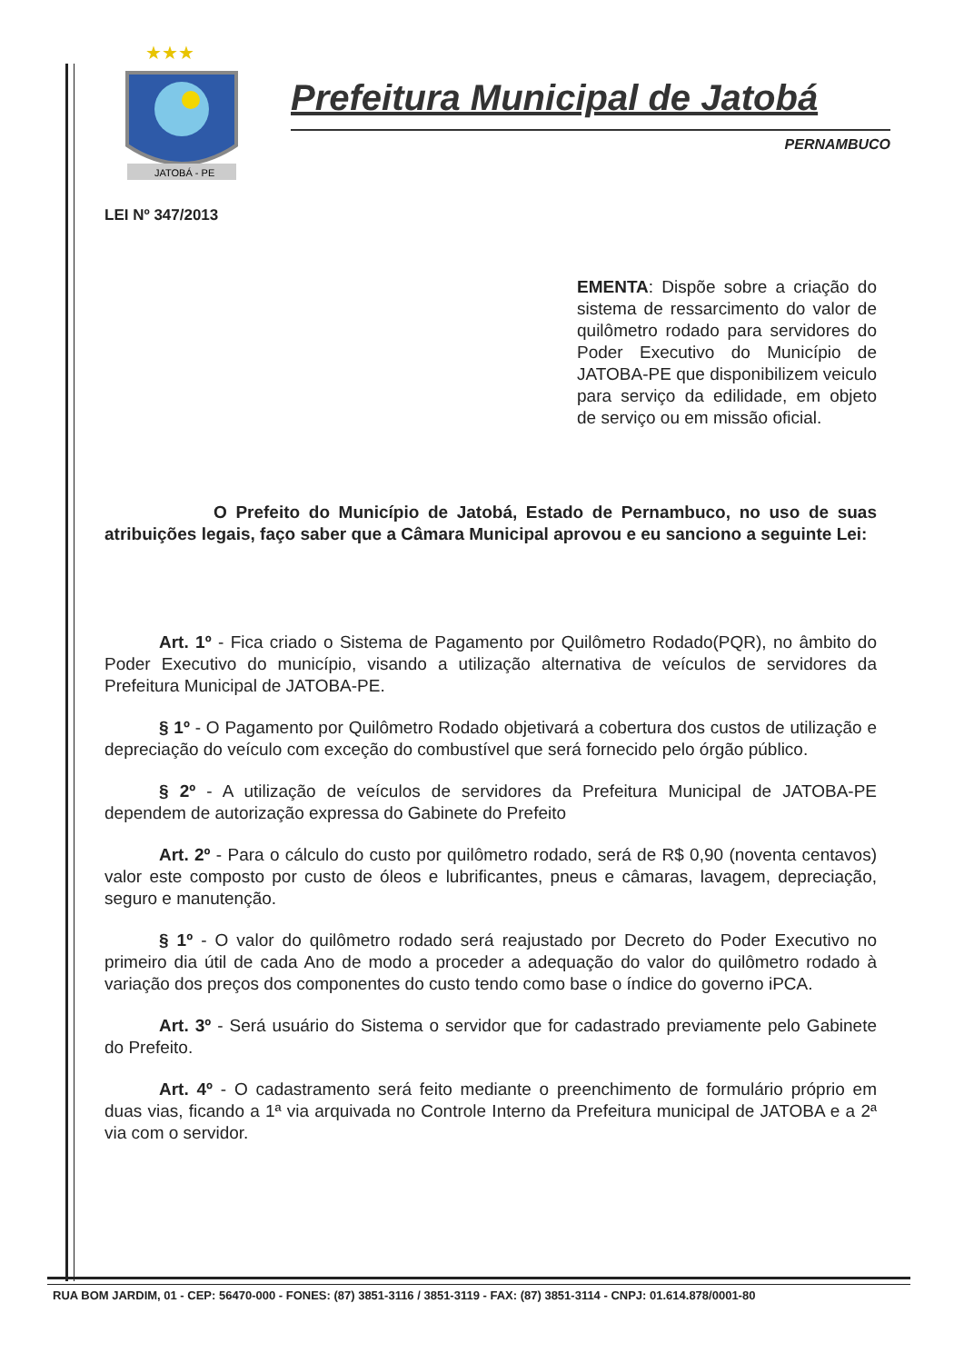★★★
JATOBÁ - PE
Prefeitura Municipal de Jatobá
PERNAMBUCO
LEI Nº 347/2013
EMENTA: Dispõe sobre a criação do sistema de ressarcimento do valor de quilômetro rodado para servidores do Poder Executivo do Município de JATOBA-PE que disponibilizem veiculo para serviço da edilidade, em objeto de serviço ou em missão oficial.
O Prefeito do Município de Jatobá, Estado de Pernambuco, no uso de suas atribuições legais, faço saber que a Câmara Municipal aprovou e eu sanciono a seguinte Lei:
Art. 1º - Fica criado o Sistema de Pagamento por Quilômetro Rodado(PQR), no âmbito do Poder Executivo do município, visando a utilização alternativa de veículos de servidores da Prefeitura Municipal de JATOBA-PE.
§ 1º - O Pagamento por Quilômetro Rodado objetivará a cobertura dos custos de utilização e depreciação do veículo com exceção do combustível que será fornecido pelo órgão público.
§ 2º - A utilização de veículos de servidores da Prefeitura Municipal de JATOBA-PE dependem de autorização expressa do Gabinete do Prefeito
Art. 2º - Para o cálculo do custo por quilômetro rodado, será de R$ 0,90 (noventa centavos) valor este composto por custo de óleos e lubrificantes, pneus e câmaras, lavagem, depreciação, seguro e manutenção.
§ 1º - O valor do quilômetro rodado será reajustado por Decreto do Poder Executivo no primeiro dia útil de cada Ano de modo a proceder a adequação do valor do quilômetro rodado à variação dos preços dos componentes do custo tendo como base o índice do governo iPCA.
Art. 3º - Será usuário do Sistema o servidor que for cadastrado previamente pelo Gabinete do Prefeito.
Art. 4º - O cadastramento será feito mediante o preenchimento de formulário próprio em duas vias, ficando a 1ª via arquivada no Controle Interno da Prefeitura municipal de JATOBA e a 2ª via com o servidor.
RUA BOM JARDIM, 01 - CEP: 56470-000 - FONES: (87) 3851-3116 / 3851-3119 - FAX: (87) 3851-3114 - CNPJ: 01.614.878/0001-80